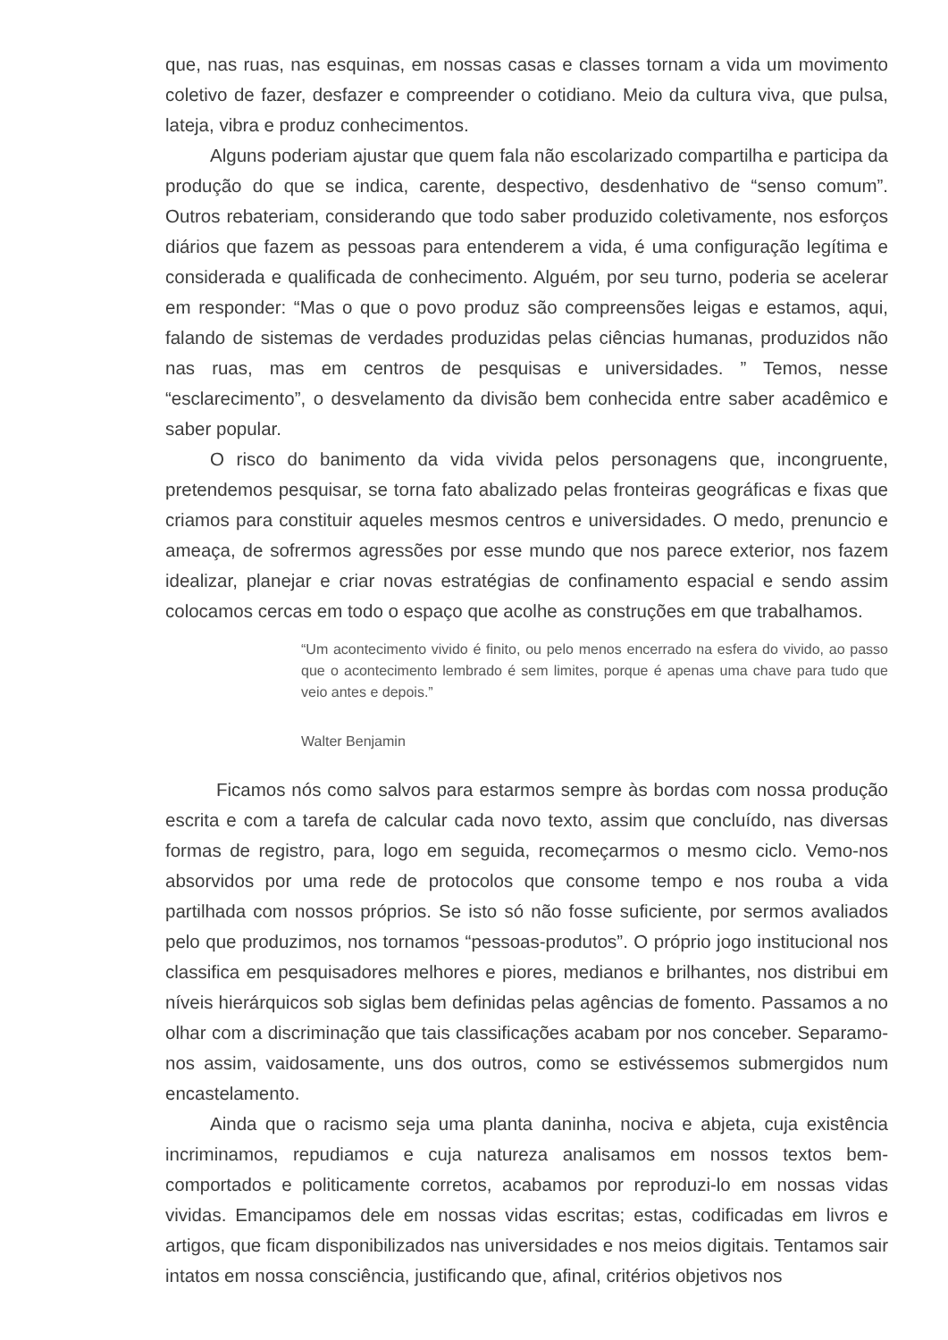que, nas ruas, nas esquinas, em nossas casas e classes tornam a vida um movimento coletivo de fazer, desfazer e compreender o cotidiano. Meio da cultura viva, que pulsa, lateja, vibra e produz conhecimentos.
Alguns poderiam ajustar que quem fala não escolarizado compartilha e participa da produção do que se indica, carente, despectivo, desdenhativo de “senso comum”. Outros rebateriam, considerando que todo saber produzido coletivamente, nos esforços diários que fazem as pessoas para entenderem a vida, é uma configuração legítima e considerada e qualificada de conhecimento. Alguém, por seu turno, poderia se acelerar em responder: “Mas o que o povo produz são compreensões leigas e estamos, aqui, falando de sistemas de verdades produzidas pelas ciências humanas, produzidos não nas ruas, mas em centros de pesquisas e universidades. ” Temos, nesse “esclarecimento”, o desvelamento da divisão bem conhecida entre saber acadêmico e saber popular.
O risco do banimento da vida vivida pelos personagens que, incongruente, pretendemos pesquisar, se torna fato abalizado pelas fronteiras geográficas e fixas que criamos para constituir aqueles mesmos centros e universidades. O medo, prenuncio e ameaça, de sofrermos agressões por esse mundo que nos parece exterior, nos fazem idealizar, planejar e criar novas estratégias de confinamento espacial e sendo assim colocamos cercas em todo o espaço que acolhe as construções em que trabalhamos.
“Um acontecimento vivido é finito, ou pelo menos encerrado na esfera do vivido, ao passo que o acontecimento lembrado é sem limites, porque é apenas uma chave para tudo que veio antes e depois.”
Walter Benjamin
Ficamos nós como salvos para estarmos sempre às bordas com nossa produção escrita e com a tarefa de calcular cada novo texto, assim que concluído, nas diversas formas de registro, para, logo em seguida, recomeçarmos o mesmo ciclo. Vemo-nos absorvidos por uma rede de protocolos que consome tempo e nos rouba a vida partilhada com nossos próprios. Se isto só não fosse suficiente, por sermos avaliados pelo que produzimos, nos tornamos “pessoas-produtos”. O próprio jogo institucional nos classifica em pesquisadores melhores e piores, medianos e brilhantes, nos distribui em níveis hierárquicos sob siglas bem definidas pelas agências de fomento. Passamos a no olhar com a discriminação que tais classificações acabam por nos conceber. Separamo-nos assim, vaidosamente, uns dos outros, como se estivéssemos submergidos num encastelamento.
Ainda que o racismo seja uma planta daninha, nociva e abjeta, cuja existência incriminamos, repudiamos e cuja natureza analisamos em nossos textos bem-comportados e politicamente corretos, acabamos por reproduzi-lo em nossas vidas vividas. Emancipamos dele em nossas vidas escritas; estas, codificadas em livros e artigos, que ficam disponibilizados nas universidades e nos meios digitais. Tentamos sair intatos em nossa consciência, justificando que, afinal, critérios objetivos nos